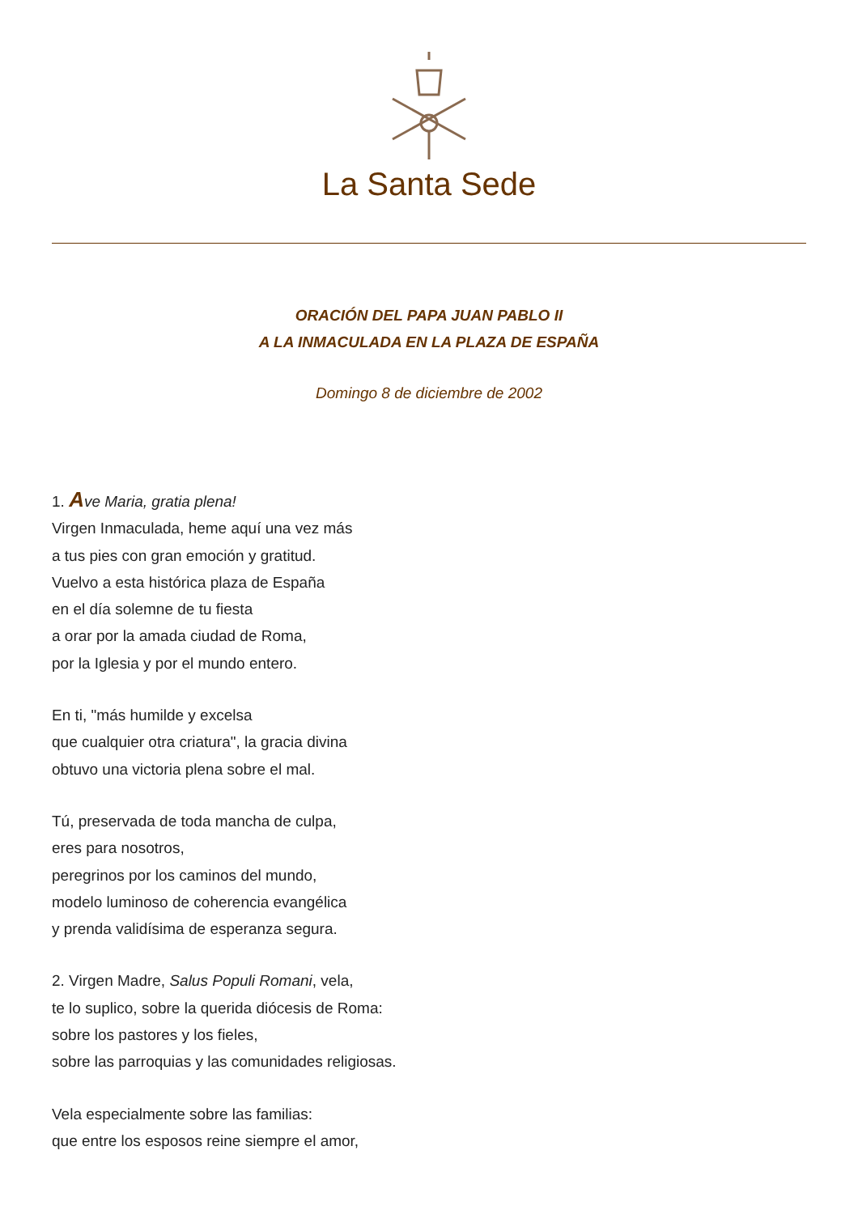La Santa Sede
ORACIÓN DEL PAPA JUAN PABLO II
A LA INMACULADA EN LA PLAZA DE ESPAÑA
Domingo 8 de diciembre de 2002
1. Ave Maria, gratia plena!
Virgen Inmaculada, heme aquí una vez más
a tus pies con gran emoción y gratitud.
Vuelvo a esta histórica plaza de España
en el día solemne de tu fiesta
a orar por la amada ciudad de Roma,
por la Iglesia y por el mundo entero.
En ti, "más humilde y excelsa
que cualquier otra criatura", la gracia divina
obtuvo una victoria plena sobre el mal.
Tú, preservada de toda mancha de culpa,
eres para nosotros,
peregrinos por los caminos del mundo,
modelo luminoso de coherencia evangélica
y prenda validísima de esperanza segura.
2. Virgen Madre, Salus Populi Romani, vela,
te lo suplico, sobre la querida diócesis de Roma:
sobre los pastores y los fieles,
sobre las parroquias y las comunidades religiosas.
Vela especialmente sobre las familias:
que entre los esposos reine siempre el amor,